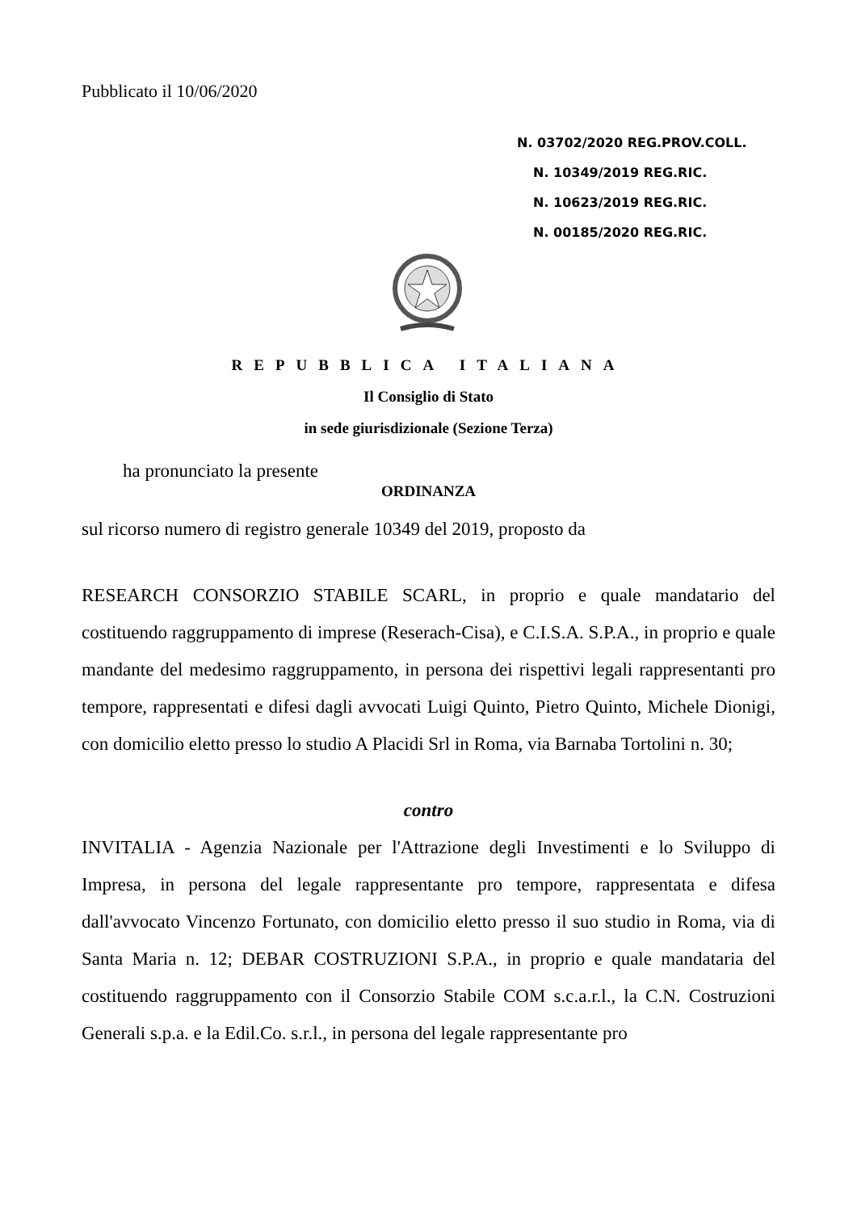Pubblicato il 10/06/2020
N. 03702/2020 REG.PROV.COLL.
N. 10349/2019 REG.RIC.
N. 10623/2019 REG.RIC.
N. 00185/2020 REG.RIC.
REPUBBLICA ITALIANA
Il Consiglio di Stato
in sede giurisdizionale (Sezione Terza)
ha pronunciato la presente
ORDINANZA
sul ricorso numero di registro generale 10349 del 2019, proposto da
RESEARCH CONSORZIO STABILE SCARL, in proprio e quale mandatario del costituendo raggruppamento di imprese (Reserach-Cisa), e C.I.S.A. S.P.A., in proprio e quale mandante del medesimo raggruppamento, in persona dei rispettivi legali rappresentanti pro tempore, rappresentati e difesi dagli avvocati Luigi Quinto, Pietro Quinto, Michele Dionigi, con domicilio eletto presso lo studio A Placidi Srl in Roma, via Barnaba Tortolini n. 30;
contro
INVITALIA - Agenzia Nazionale per l'Attrazione degli Investimenti e lo Sviluppo di Impresa, in persona del legale rappresentante pro tempore, rappresentata e difesa dall'avvocato Vincenzo Fortunato, con domicilio eletto presso il suo studio in Roma, via di Santa Maria n. 12; DEBAR COSTRUZIONI S.P.A., in proprio e quale mandataria del costituendo raggruppamento con il Consorzio Stabile COM s.c.a.r.l., la C.N. Costruzioni Generali s.p.a. e la Edil.Co. s.r.l., in persona del legale rappresentante pro